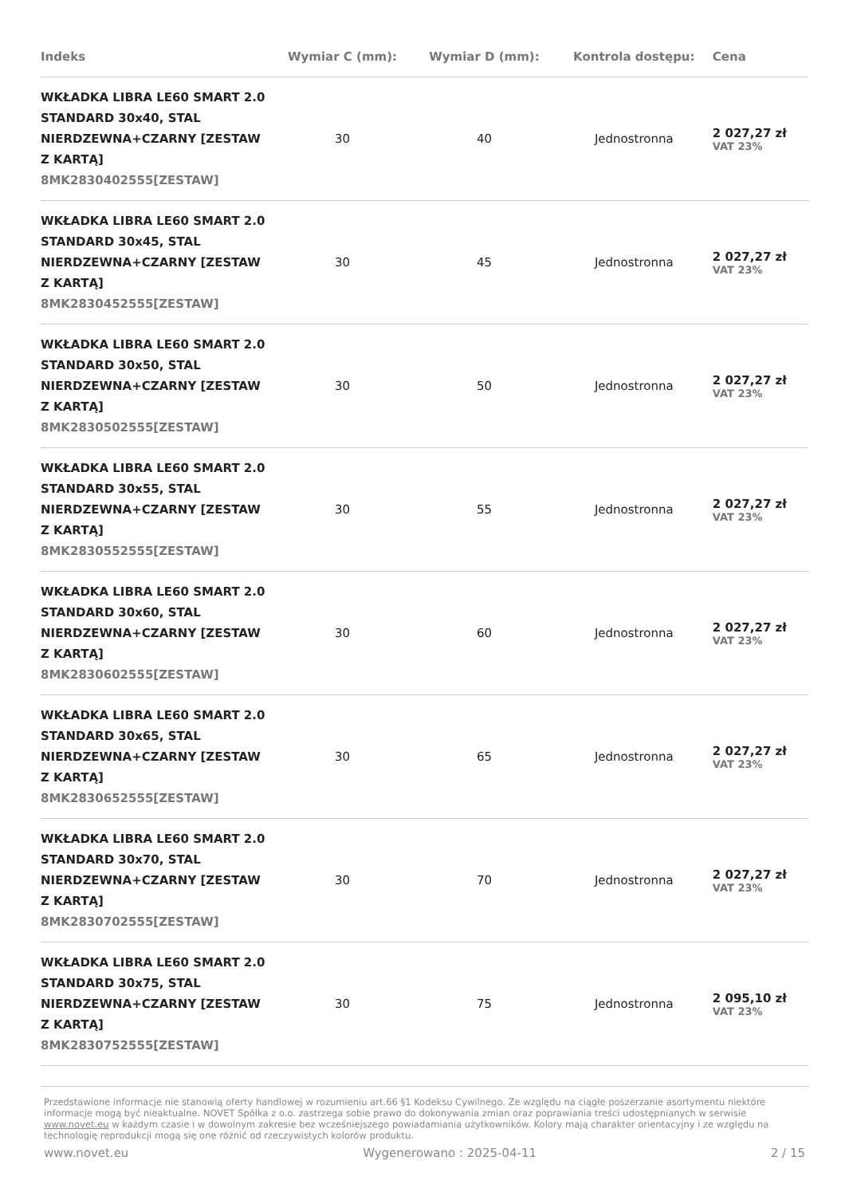| Indeks | Wymiar C (mm): | Wymiar D (mm): | Kontrola dostępu: | Cena |
| --- | --- | --- | --- | --- |
| WKŁADKA LIBRA LE60 SMART 2.0 STANDARD 30x40, STAL NIERDZEWNA+CZARNY [ZESTAW Z KARTĄ] 8MK2830402555[ZESTAW] | 30 | 40 | Jednostronna | 2 027,27 zł VAT 23% |
| WKŁADKA LIBRA LE60 SMART 2.0 STANDARD 30x45, STAL NIERDZEWNA+CZARNY [ZESTAW Z KARTĄ] 8MK2830452555[ZESTAW] | 30 | 45 | Jednostronna | 2 027,27 zł VAT 23% |
| WKŁADKA LIBRA LE60 SMART 2.0 STANDARD 30x50, STAL NIERDZEWNA+CZARNY [ZESTAW Z KARTĄ] 8MK2830502555[ZESTAW] | 30 | 50 | Jednostronna | 2 027,27 zł VAT 23% |
| WKŁADKA LIBRA LE60 SMART 2.0 STANDARD 30x55, STAL NIERDZEWNA+CZARNY [ZESTAW Z KARTĄ] 8MK2830552555[ZESTAW] | 30 | 55 | Jednostronna | 2 027,27 zł VAT 23% |
| WKŁADKA LIBRA LE60 SMART 2.0 STANDARD 30x60, STAL NIERDZEWNA+CZARNY [ZESTAW Z KARTĄ] 8MK2830602555[ZESTAW] | 30 | 60 | Jednostronna | 2 027,27 zł VAT 23% |
| WKŁADKA LIBRA LE60 SMART 2.0 STANDARD 30x65, STAL NIERDZEWNA+CZARNY [ZESTAW Z KARTĄ] 8MK2830652555[ZESTAW] | 30 | 65 | Jednostronna | 2 027,27 zł VAT 23% |
| WKŁADKA LIBRA LE60 SMART 2.0 STANDARD 30x70, STAL NIERDZEWNA+CZARNY [ZESTAW Z KARTĄ] 8MK2830702555[ZESTAW] | 30 | 70 | Jednostronna | 2 027,27 zł VAT 23% |
| WKŁADKA LIBRA LE60 SMART 2.0 STANDARD 30x75, STAL NIERDZEWNA+CZARNY [ZESTAW Z KARTĄ] 8MK2830752555[ZESTAW] | 30 | 75 | Jednostronna | 2 095,10 zł VAT 23% |
Przedstawione informacje nie stanowią oferty handlowej w rozumieniu art.66 §1 Kodeksu Cywilnego. Ze względu na ciągłe poszerzanie asortymentu niektóre informacje mogą być nieaktualne. NOVET Spółka z o.o. zastrzega sobie prawo do dokonywania zmian oraz poprawiania treści udostępnianych w serwisie www.novet.eu w każdym czasie i w dowolnym zakresie bez wcześniejszego powiadamiania użytkowników. Kolory mają charakter orientacyjny i ze względu na technologię reprodukcji mogą się one różnić od rzeczywistych kolorów produktu.
www.novet.eu Wygenerowano : 2025-04-11 2 / 15